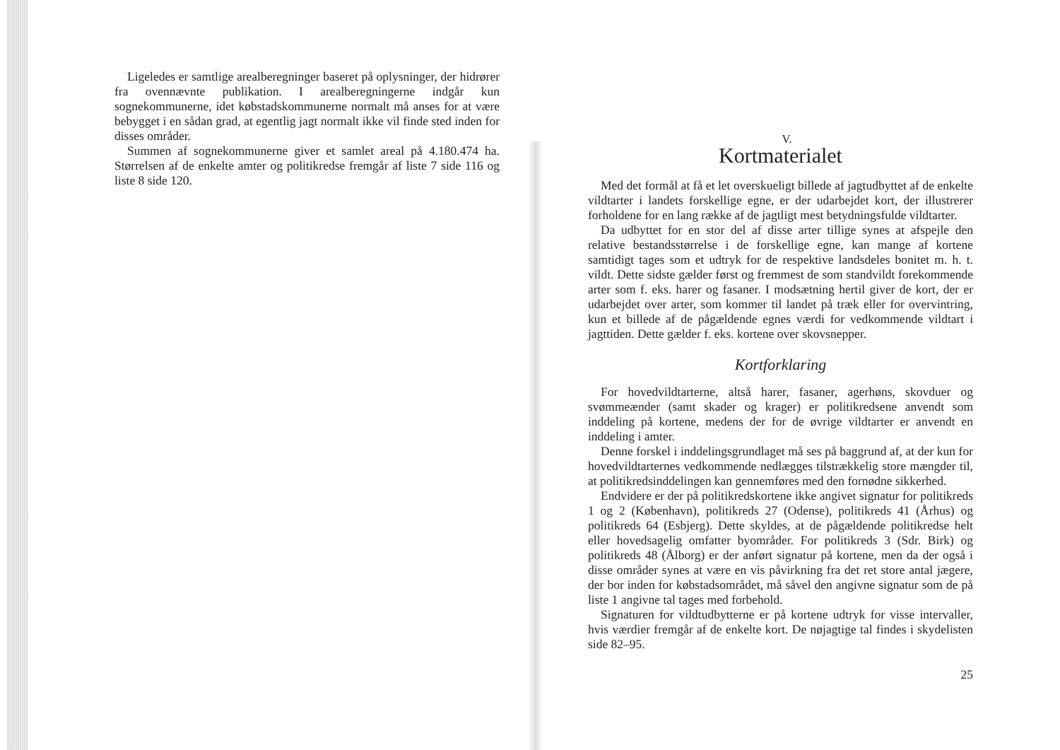Ligeledes er samtlige arealberegninger baseret på oplysninger, der hidrører fra ovennævnte publikation. I arealberegningerne indgår kun sognekommunerne, idet købstadskommunerne normalt må anses for at være bebygget i en sådan grad, at egentlig jagt normalt ikke vil finde sted inden for disses områder.
Summen af sognekommunerne giver et samlet areal på 4.180.474 ha. Størrelsen af de enkelte amter og politikredse fremgår af liste 7 side 116 og liste 8 side 120.
V.
Kortmaterialet
Med det formål at få et let overskueligt billede af jagtudbyttet af de enkelte vildtarter i landets forskellige egne, er der udarbejdet kort, der illustrerer forholdene for en lang række af de jagtligt mest betydningsfulde vildtarter.
Da udbyttet for en stor del af disse arter tillige synes at afspejle den relative bestandsstørrelse i de forskellige egne, kan mange af kortene samtidigt tages som et udtryk for de respektive landsdeles bonitet m. h. t. vildt. Dette sidste gælder først og fremmest de som standvildt forekommende arter som f. eks. harer og fasaner. I modsætning hertil giver de kort, der er udarbejdet over arter, som kommer til landet på træk eller for overvintring, kun et billede af de pågældende egnes værdi for vedkommende vildtart i jagttiden. Dette gælder f. eks. kortene over skovsnepper.
Kortforklaring
For hovedvildtarterne, altså harer, fasaner, agerhøns, skovduer og svømmeænder (samt skader og krager) er politikredsene anvendt som inddeling på kortene, medens der for de øvrige vildtarter er anvendt en inddeling i amter.
Denne forskel i inddelingsgrundlaget må ses på baggrund af, at der kun for hovedvildtarternes vedkommende nedlægges tilstrækkelig store mængder til, at politikredsinddelingen kan gennemføres med den fornødne sikkerhed.
Endvidere er der på politikredskortene ikke angivet signatur for politikreds 1 og 2 (København), politikreds 27 (Odense), politikreds 41 (Århus) og politikreds 64 (Esbjerg). Dette skyldes, at de pågældende politikredse helt eller hovedsagelig omfatter byområder. For politikreds 3 (Sdr. Birk) og politikreds 48 (Ålborg) er der anført signatur på kortene, men da der også i disse områder synes at være en vis påvirkning fra det ret store antal jægere, der bor inden for købstadsområdet, må såvel den angivne signatur som de på liste 1 angivne tal tages med forbehold.
Signaturen for vildtudbytterne er på kortene udtryk for visse intervaller, hvis værdier fremgår af de enkelte kort. De nøjagtige tal findes i skydelisten side 82–95.
25